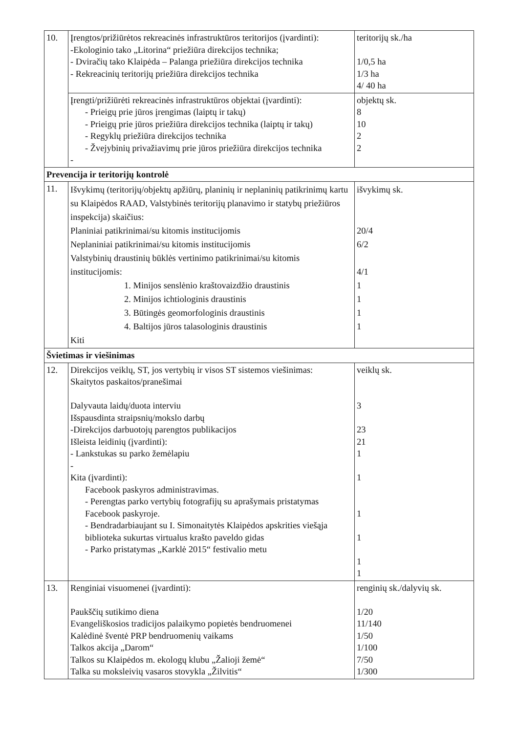| 10. | Įrengtos/prižiūrėtos rekreacinės infrastruktūros teritorijos (įvardinti): -Ekologinio tako „Litorina“ priežiūra direkcijos technika; - Dviračių tako Klaipėda – Palanga priežiūra direkcijos technika - Rekreacinių teritorijų priežiūra direkcijos technika | teritorijų sk./ha 1/0,5 ha 1/3 ha 4/ 40 ha |
| | Įrengti/prižiūrėti rekreacinės infrastruktūros objektai (įvardinti): - Prieigų prie jūros įrengimas (laiptų ir takų) - Prieigų prie jūros priežiūra direkcijos technika (laiptų ir takų) - Regyklų priežiūra direkcijos technika - Žvejybinių privažiavimų prie jūros priežiūra direkcijos technika - | objektų sk. 8 10 2 2 |
| Prevencija ir teritorijų kontrolė | | |
| 11. | Išvykimų (teritorijų/objektų apžiūrų, planinių ir neplaninių patikrinimų kartu su Klaipėdos RAAD, Valstybinės teritorijų planavimo ir statybų priežiūros inspekcija) skaičius: Planiniai patikrinimai/su kitomis institucijomis Neplaniniai patikrinimai/su kitomis institucijomis Valstybinių draustinių būklės vertinimo patikrinimai/su kitomis institucijomis: 1. Minijos senslėnio kraštovaizdžio draustinis 2. Minijos ichtiologinis draustinis 3. Būtingės geomorfologinis draustinis 4. Baltijos jūros talasologinis draustinis Kiti | išvykimų sk. 20/4 6/2 4/1 1 1 1 1 |
| Švietimas ir viešinimas | | |
| 12. | Direkcijos veiklų, ST, jos vertybių ir visos ST sistemos viešinimas: Skaitytos paskaitos/pranešimai Dalyvauta laidų/duota interviu Išspausdinta straipsnių/mokslo darbų -Direkcijos darbuotojų parengtos publikacijos Išleista leidinių (įvardinti): - Lankstukas su parko žemėlapiu - Kita (įvardinti): Facebook paskyros administravimas. - Perengtas parko vertybių fotografijų su aprašymais pristatymas Facebook paskyroje. - Bendradarbiaujant su I. Simonaitytės Klaipėdos apskrities viešąja biblioteka sukurtas virtualus krašto paveldo gidas - Parko pristatymas „Karklė 2015“ festivalio metu | veiklų sk. 3 23 21 1 1 1 1 1 1 |
| 13. | Renginiai visuomenei (įvardinti): Paukščių sutikimo diena Evangeliškosios tradicijos palaikymo popietės bendruomenei Kalėdinė šventė PRP bendruomenių vaikams Talkos akcija „Darom“ Talkos su Klaipėdos m. ekologų klubu „Žalioji žemė“ Talka su moksleivių vasaros stovykla „Žilvitis“ | renginių sk./dalyvių sk. 1/20 11/140 1/50 1/100 7/50 1/300 |